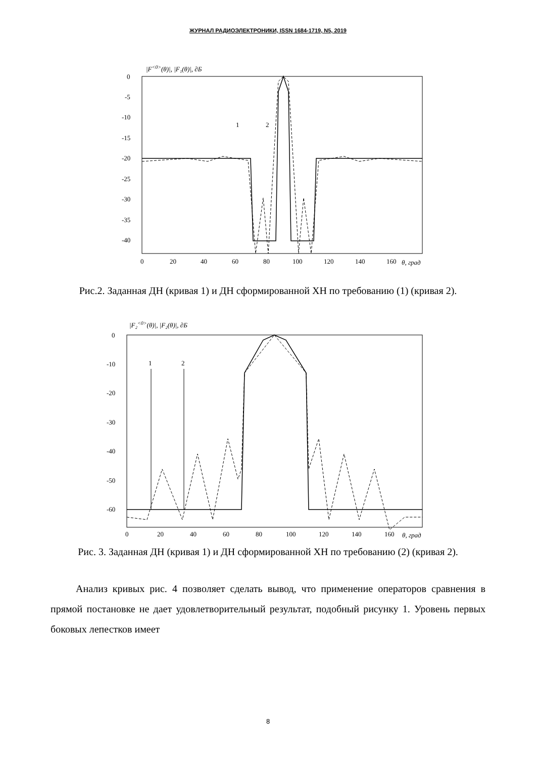ЖУРНАЛ РАДИОЭЛЕКТРОНИКИ, ISSN 1684-1719, N5, 2019
|F<0>(θ)|, |F₁(θ)|, ∂Б
0
-5
-10
-15
-20
-25
-30
-35
-40
0
20
40
60
80
100
120
140
160
θ, град
1
2
Рис.2. Заданная ДН (кривая 1) и ДН сформированной ХН по требованию (1) (кривая 2).
|F₂<0>(θ)|, |F₂(θ)|, ∂Б
0
-10
-20
-30
-40
-50
-60
0
20
40
60
80
100
120
140
160
θ, град
1
2
Рис. 3. Заданная ДН (кривая 1) и ДН сформированной ХН по требованию (2) (кривая 2).
Анализ кривых рис. 4 позволяет сделать вывод, что применение операторов сравнения в прямой постановке не дает удовлетворительный результат, подобный рисунку 1. Уровень первых боковых лепестков имеет
8